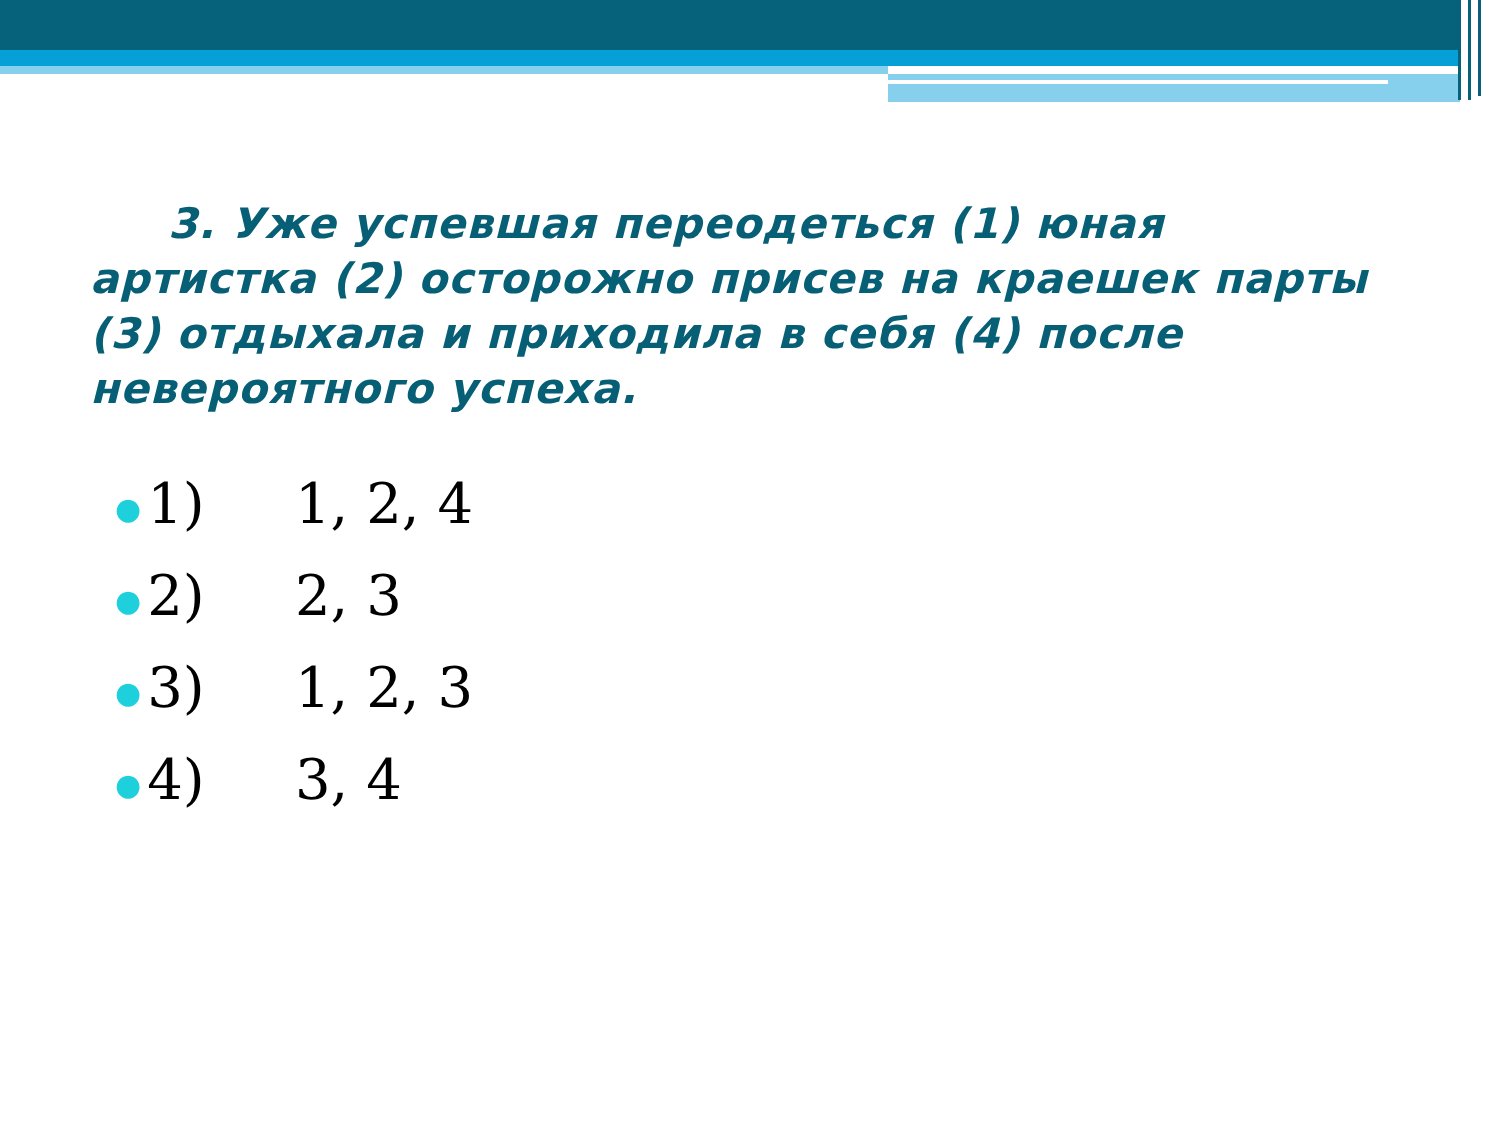3. Уже успевшая переодеться (1) юная артистка (2) осторожно присев на краешек парты (3) отдыхала и приходила в себя (4) после невероятного успеха.
● 1) 1, 2, 4
● 2) 2, 3
● 3) 1, 2, 3
● 4) 3, 4